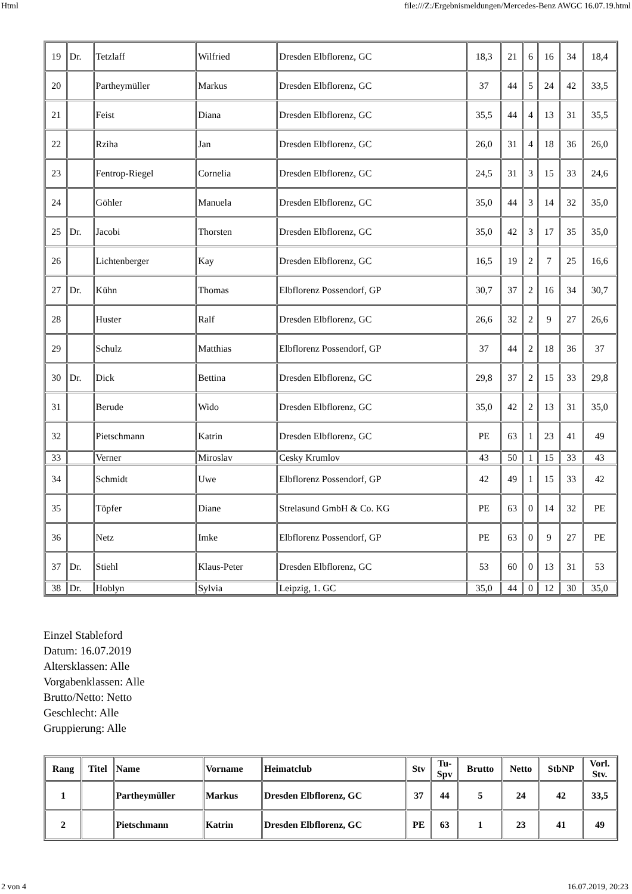Html file:///Z:/Ergebnismeldungen/Mercedes-Benz AWGC 16.07.19.html
| 19 | Dr. | Tetzlaff | Wilfried | Dresden Elbflorenz, GC | 18,3 | 21 | 6 | 16 | 34 | 18,4 |
| 20 | | Partheymüller | Markus | Dresden Elbflorenz, GC | 37 | 44 | 5 | 24 | 42 | 33,5 |
| 21 | | Feist | Diana | Dresden Elbflorenz, GC | 35,5 | 44 | 4 | 13 | 31 | 35,5 |
| 22 | | Rziha | Jan | Dresden Elbflorenz, GC | 26,0 | 31 | 4 | 18 | 36 | 26,0 |
| 23 | | Fentrop-Riegel | Cornelia | Dresden Elbflorenz, GC | 24,5 | 31 | 3 | 15 | 33 | 24,6 |
| 24 | | Göhler | Manuela | Dresden Elbflorenz, GC | 35,0 | 44 | 3 | 14 | 32 | 35,0 |
| 25 | Dr. | Jacobi | Thorsten | Dresden Elbflorenz, GC | 35,0 | 42 | 3 | 17 | 35 | 35,0 |
| 26 | | Lichtenberger | Kay | Dresden Elbflorenz, GC | 16,5 | 19 | 2 | 7 | 25 | 16,6 |
| 27 | Dr. | Kühn | Thomas | Elbflorenz Possendorf, GP | 30,7 | 37 | 2 | 16 | 34 | 30,7 |
| 28 | | Huster | Ralf | Dresden Elbflorenz, GC | 26,6 | 32 | 2 | 9 | 27 | 26,6 |
| 29 | | Schulz | Matthias | Elbflorenz Possendorf, GP | 37 | 44 | 2 | 18 | 36 | 37 |
| 30 | Dr. | Dick | Bettina | Dresden Elbflorenz, GC | 29,8 | 37 | 2 | 15 | 33 | 29,8 |
| 31 | | Berude | Wido | Dresden Elbflorenz, GC | 35,0 | 42 | 2 | 13 | 31 | 35,0 |
| 32 | | Pietschmann | Katrin | Dresden Elbflorenz, GC | PE | 63 | 1 | 23 | 41 | 49 |
| 33 | | Verner | Miroslav | Cesky Krumlov | 43 | 50 | 1 | 15 | 33 | 43 |
| 34 | | Schmidt | Uwe | Elbflorenz Possendorf, GP | 42 | 49 | 1 | 15 | 33 | 42 |
| 35 | | Töpfer | Diane | Strelasund GmbH & Co. KG | PE | 63 | 0 | 14 | 32 | PE |
| 36 | | Netz | Imke | Elbflorenz Possendorf, GP | PE | 63 | 0 | 9 | 27 | PE |
| 37 | Dr. | Stiehl | Klaus-Peter | Dresden Elbflorenz, GC | 53 | 60 | 0 | 13 | 31 | 53 |
| 38 | Dr. | Hoblyn | Sylvia | Leipzig, 1. GC | 35,0 | 44 | 0 | 12 | 30 | 35,0 |
Einzel Stableford
Datum: 16.07.2019
Altersklassen: Alle
Vorgabenklassen: Alle
Brutto/Netto: Netto
Geschlecht: Alle
Gruppierung: Alle
| Rang | Titel | Name | Vorname | Heimatclub | Stv | Tu- Spv | Brutto | Netto | StbNP | Vorl. Stv. |
| --- | --- | --- | --- | --- | --- | --- | --- | --- | --- | --- |
| 1 | | Partheymüller | Markus | Dresden Elbflorenz, GC | 37 | 44 | 5 | 24 | 42 | 33,5 |
| 2 | | Pietschmann | Katrin | Dresden Elbflorenz, GC | PE | 63 | 1 | 23 | 41 | 49 |
2 von 4 16.07.2019, 20:23